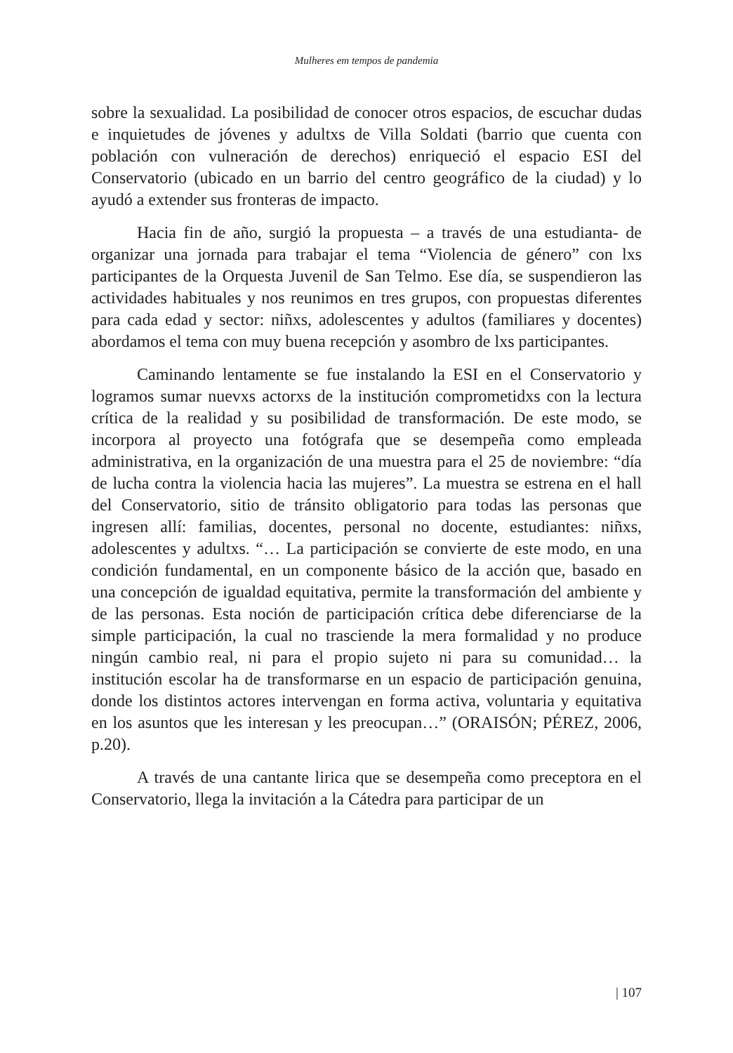Mulheres em tempos de pandemia
sobre la sexualidad. La posibilidad de conocer otros espacios, de escuchar dudas e inquietudes de jóvenes y adultxs de Villa Soldati (barrio que cuenta con población con vulneración de derechos) enriqueció el espacio ESI del Conservatorio (ubicado en un barrio del centro geográfico de la ciudad) y lo ayudó a extender sus fronteras de impacto.
Hacia fin de año, surgió la propuesta – a través de una estudianta- de organizar una jornada para trabajar el tema “Violencia de género” con lxs participantes de la Orquesta Juvenil de San Telmo. Ese día, se suspendieron las actividades habituales y nos reunimos en tres grupos, con propuestas diferentes para cada edad y sector: niñxs, adolescentes y adultos (familiares y docentes) abordamos el tema con muy buena recepción y asombro de lxs participantes.
Caminando lentamente se fue instalando la ESI en el Conservatorio y logramos sumar nuevxs actorxs de la institución comprometidxs con la lectura crítica de la realidad y su posibilidad de transformación. De este modo, se incorpora al proyecto una fotógrafa que se desempeña como empleada administrativa, en la organización de una muestra para el 25 de noviembre: “día de lucha contra la violencia hacia las mujeres”. La muestra se estrena en el hall del Conservatorio, sitio de tránsito obligatorio para todas las personas que ingresen allí: familias, docentes, personal no docente, estudiantes: niñxs, adolescentes y adultxs. “… La participación se convierte de este modo, en una condición fundamental, en un componente básico de la acción que, basado en una concepción de igualdad equitativa, permite la transformación del ambiente y de las personas. Esta noción de participación crítica debe diferenciarse de la simple participación, la cual no trasciende la mera formalidad y no produce ningún cambio real, ni para el propio sujeto ni para su comunidad… la institución escolar ha de transformarse en un espacio de participación genuina, donde los distintos actores intervengan en forma activa, voluntaria y equitativa en los asuntos que les interesan y les preocupan…” (ORAISÓN; PÉREZ, 2006, p.20).
A través de una cantante lirica que se desempeña como preceptora en el Conservatorio, llega la invitación a la Cátedra para participar de un
| 107